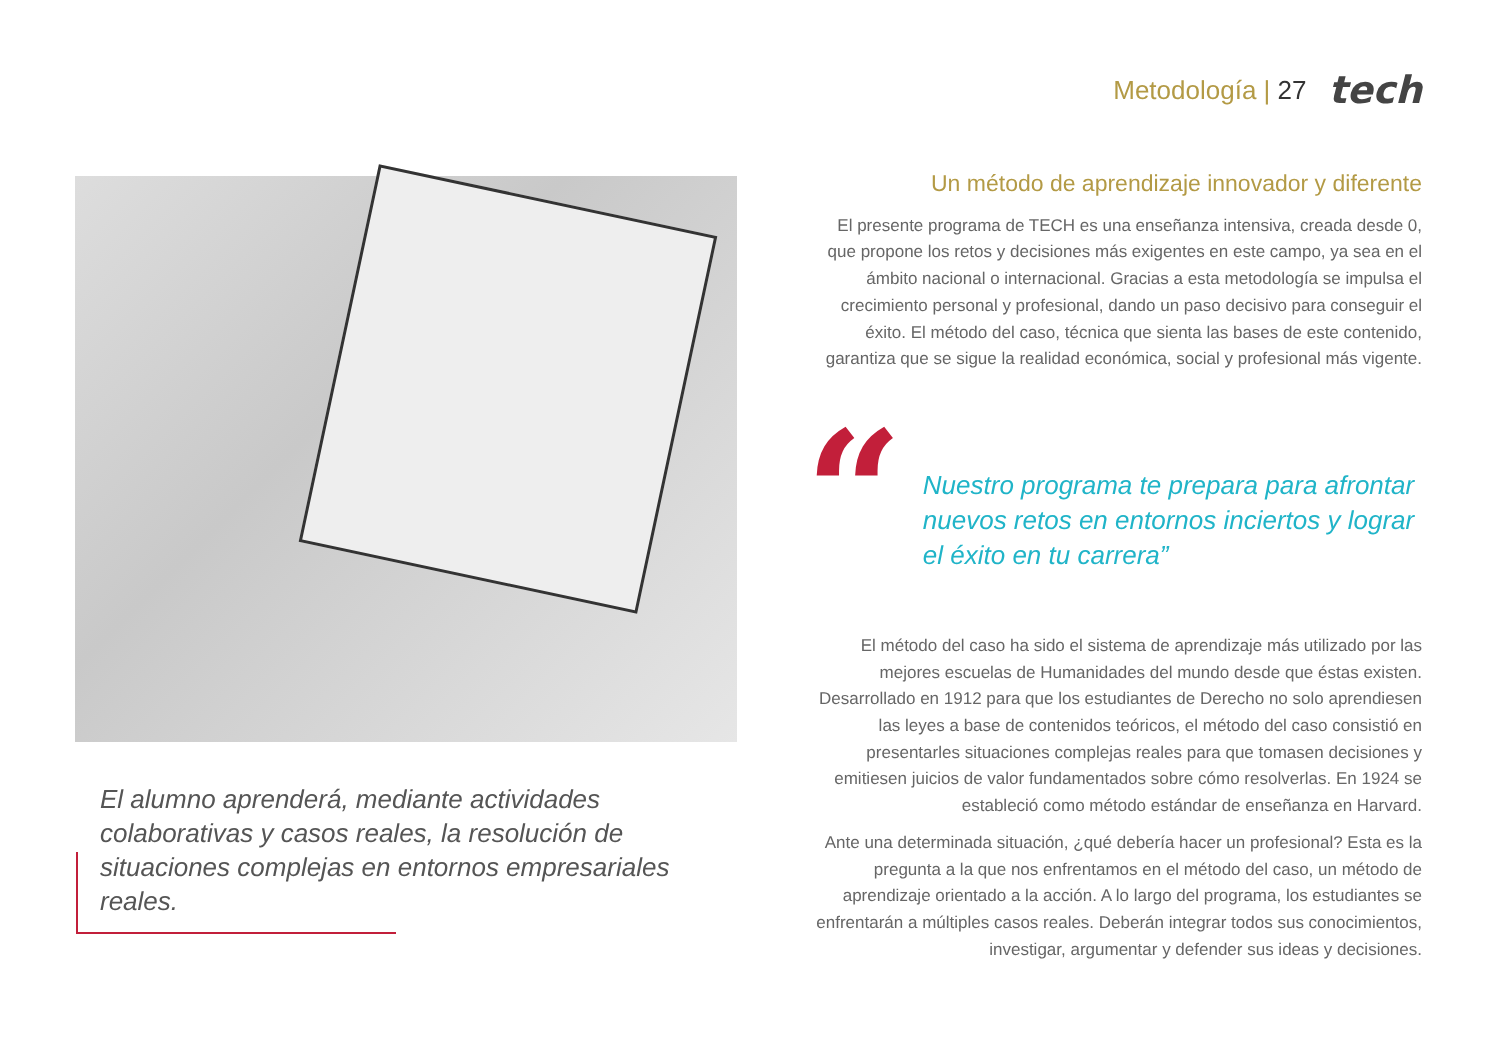Metodología | 27 tech
El alumno aprenderá, mediante actividades colaborativas y casos reales, la resolución de situaciones complejas en entornos empresariales reales.
Un método de aprendizaje innovador y diferente
El presente programa de TECH es una enseñanza intensiva, creada desde 0, que propone los retos y decisiones más exigentes en este campo, ya sea en el ámbito nacional o internacional. Gracias a esta metodología se impulsa el crecimiento personal y profesional, dando un paso decisivo para conseguir el éxito. El método del caso, técnica que sienta las bases de este contenido, garantiza que se sigue la realidad económica, social y profesional más vigente.
“
Nuestro programa te prepara para afrontar nuevos retos en entornos inciertos y lograr el éxito en tu carrera”
El método del caso ha sido el sistema de aprendizaje más utilizado por las mejores escuelas de Humanidades del mundo desde que éstas existen. Desarrollado en 1912 para que los estudiantes de Derecho no solo aprendiesen las leyes a base de contenidos teóricos, el método del caso consistió en presentarles situaciones complejas reales para que tomasen decisiones y emitiesen juicios de valor fundamentados sobre cómo resolverlas. En 1924 se estableció como método estándar de enseñanza en Harvard.
Ante una determinada situación, ¿qué debería hacer un profesional? Esta es la pregunta a la que nos enfrentamos en el método del caso, un método de aprendizaje orientado a la acción. A lo largo del programa, los estudiantes se enfrentarán a múltiples casos reales. Deberán integrar todos sus conocimientos, investigar, argumentar y defender sus ideas y decisiones.